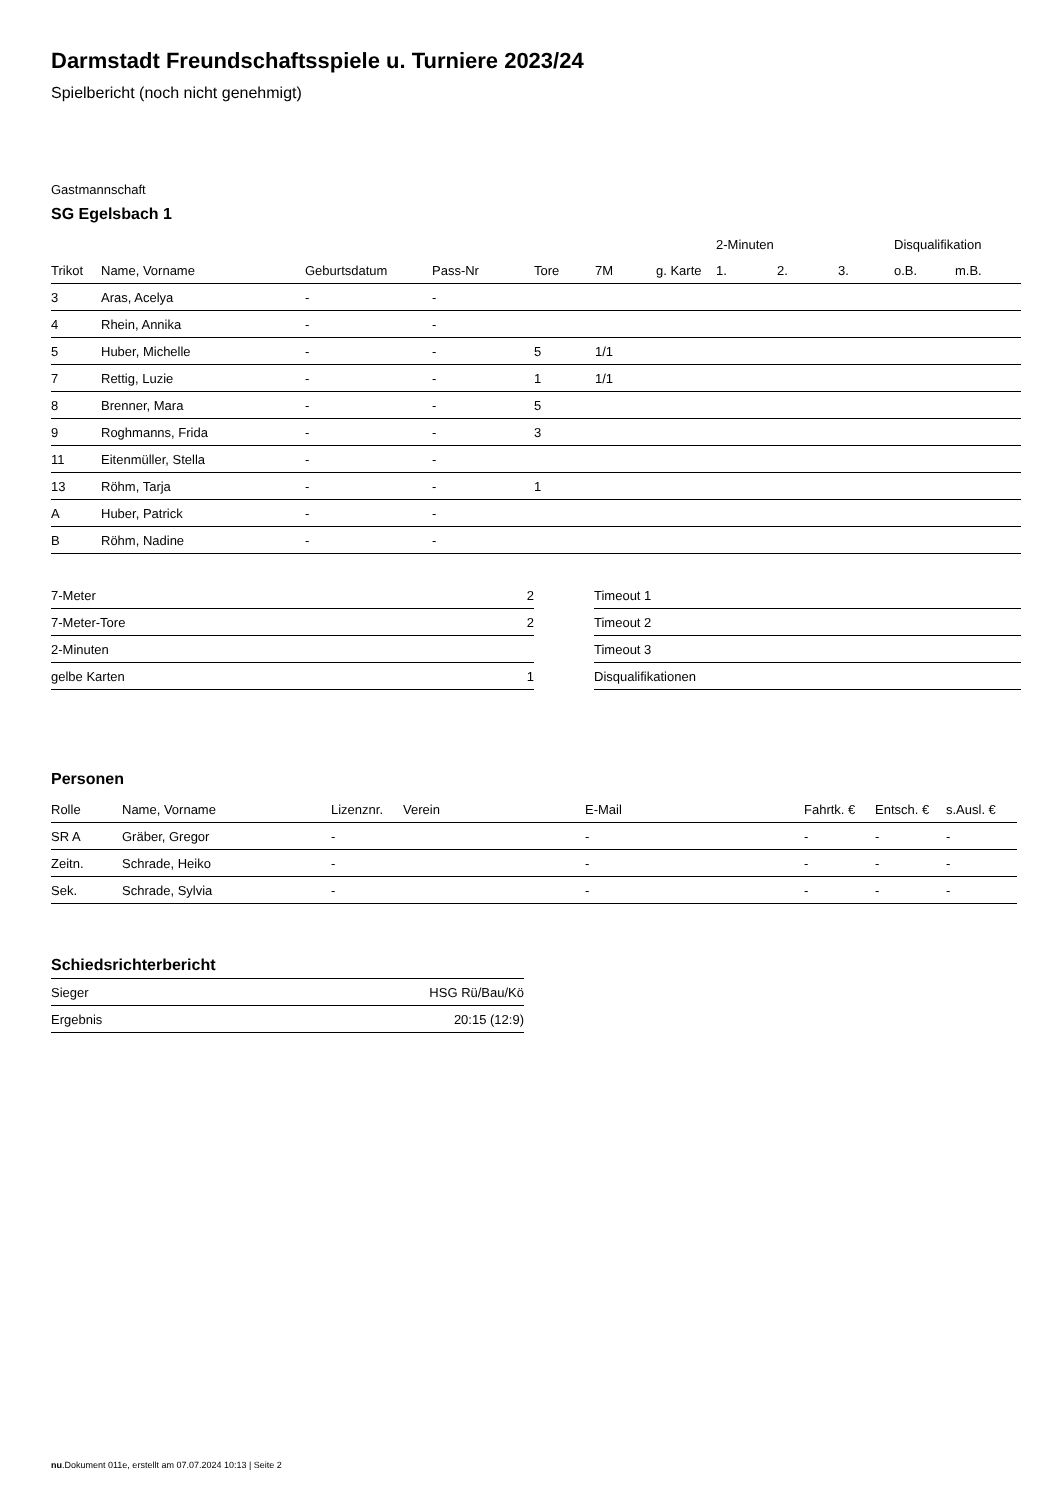Darmstadt Freundschaftsspiele u. Turniere 2023/24
Spielbericht (noch nicht genehmigt)
Gastmannschaft
SG Egelsbach 1
| | | | | | | | 2-Minuten | | | Disqualifikation | |
| --- | --- | --- | --- | --- | --- | --- | --- | --- | --- | --- | --- |
| Trikot | Name, Vorname | Geburtsdatum | Pass-Nr | Tore | 7M | g. Karte | 1. | 2. | 3. | o.B. | m.B. |
| 3 | Aras, Acelya | - | - | | | | | | | | |
| 4 | Rhein, Annika | - | - | | | | | | | | |
| 5 | Huber, Michelle | - | - | 5 | 1/1 | | | | | | |
| 7 | Rettig, Luzie | - | - | 1 | 1/1 | | | | | | |
| 8 | Brenner, Mara | - | - | 5 | | | | | | | |
| 9 | Roghmanns, Frida | - | - | 3 | | | | | | | |
| 11 | Eitenmüller, Stella | - | - | | | | | | | | |
| 13 | Röhm, Tarja | - | - | 1 | | | | | | | |
| A | Huber, Patrick | - | - | | | | | | | | |
| B | Röhm, Nadine | - | - | | | | | | | | |
| 7-Meter | 2 |
| 7-Meter-Tore | 2 |
| 2-Minuten | |
| gelbe Karten | 1 |
| Timeout 1 |
| Timeout 2 |
| Timeout 3 |
| Disqualifikationen |
Personen
| Rolle | Name, Vorname | Lizenznr. | Verein | E-Mail | Fahrtk. € | Entsch. € | s.Ausl. € |
| --- | --- | --- | --- | --- | --- | --- | --- |
| SR A | Gräber, Gregor | - | | - | - | - | - |
| Zeitn. | Schrade, Heiko | - | | - | - | - | - |
| Sek. | Schrade, Sylvia | - | | - | - | - | - |
Schiedsrichterbericht
| Sieger | HSG Rü/Bau/Kö |
| Ergebnis | 20:15 (12:9) |
nu.Dokument 011e, erstellt am 07.07.2024 10:13 | Seite 2